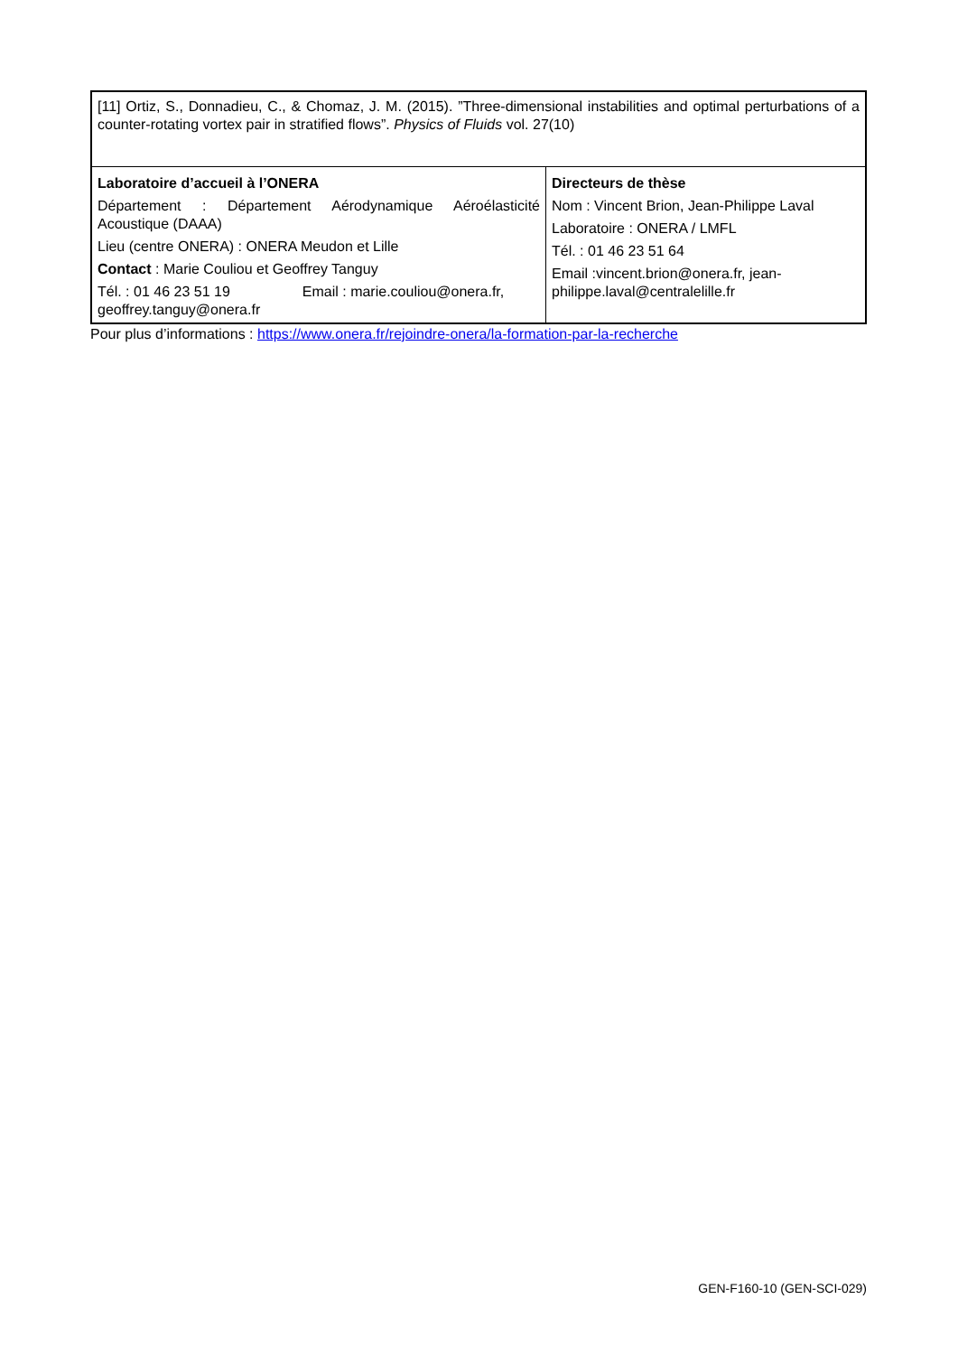[11] Ortiz, S., Donnadieu, C., & Chomaz, J. M. (2015). ”Three-dimensional instabilities and optimal perturbations of a counter-rotating vortex pair in stratified flows”. Physics of Fluids vol. 27(10)
| Laboratoire d’accueil à l’ONERA Département : Département Aérodynamique Aéroélasticité Acoustique (DAAA) Lieu (centre ONERA) : ONERA Meudon et Lille Contact : Marie Couliou et Geoffrey Tanguy Tél. : 01 46 23 51 19 Email : marie.couliou@onera.fr, geoffrey.tanguy@onera.fr | Directeurs de thèse Nom : Vincent Brion, Jean-Philippe Laval Laboratoire : ONERA / LMFL Tél. : 01 46 23 51 64 Email :vincent.brion@onera.fr, jean-philippe.laval@centralelille.fr |
Pour plus d’informations : https://www.onera.fr/rejoindre-onera/la-formation-par-la-recherche
GEN-F160-10 (GEN-SCI-029)